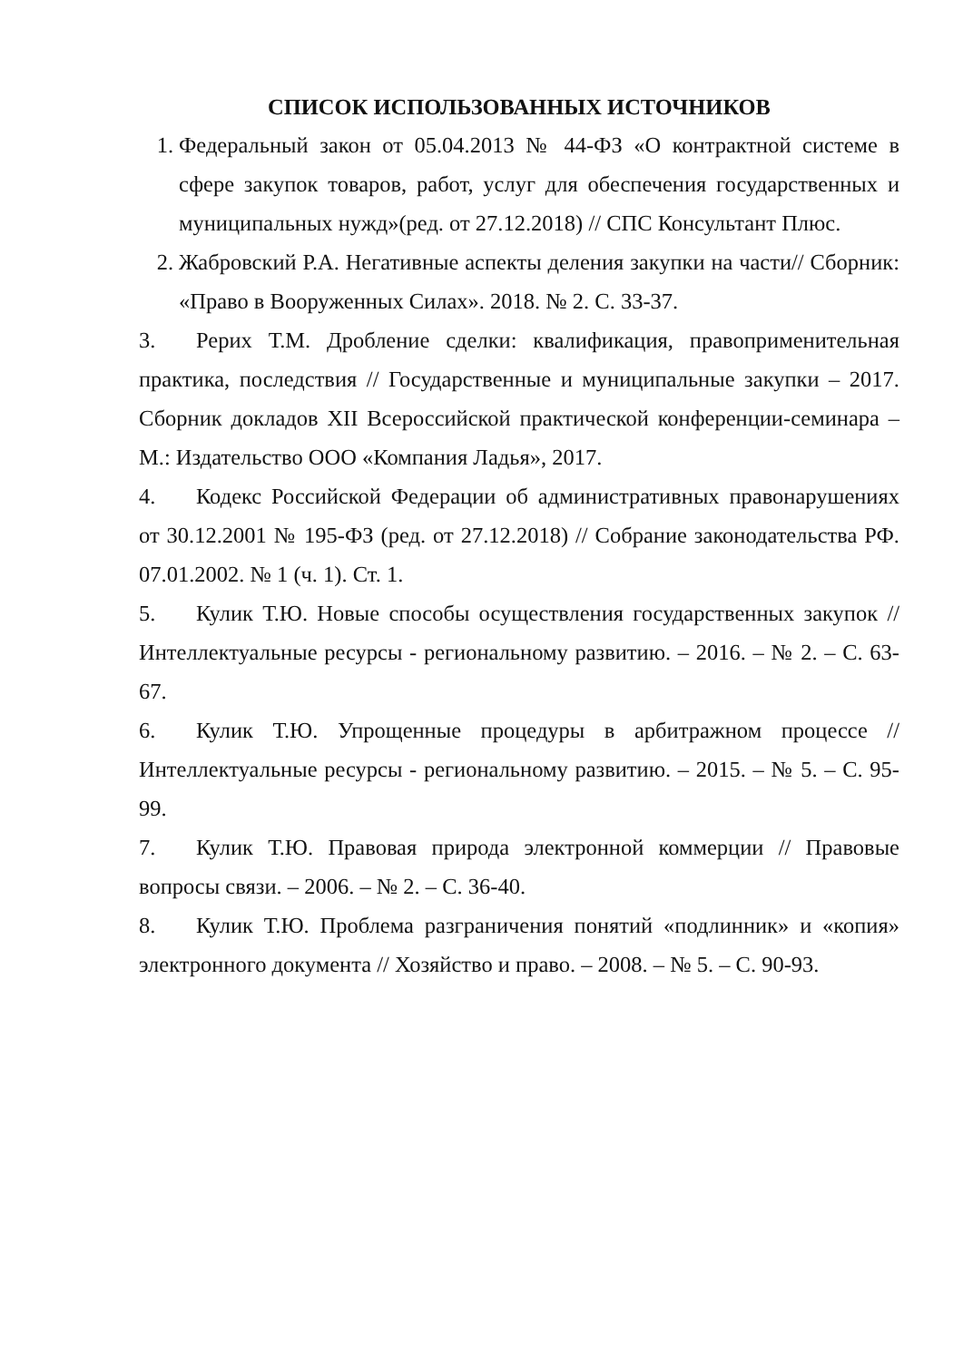СПИСОК ИСПОЛЬЗОВАННЫХ ИСТОЧНИКОВ
1. Федеральный закон от 05.04.2013 № 44-ФЗ «О контрактной системе в сфере закупок товаров, работ, услуг для обеспечения государственных и муниципальных нужд»(ред. от 27.12.2018) // СПС Консультант Плюс.
2. Жабровский Р.А. Негативные аспекты деления закупки на части// Сборник: «Право в Вооруженных Силах». 2018. № 2. С. 33-37.
3. Рерих Т.М. Дробление сделки: квалификация, правоприменительная практика, последствия // Государственные и муниципальные закупки – 2017. Сборник докладов XII Всероссийской практической конференции-семинара – М.: Издательство ООО «Компания Ладья», 2017.
4. Кодекс Российской Федерации об административных правонарушениях от 30.12.2001 № 195-ФЗ (ред. от 27.12.2018) // Собрание законодательства РФ. 07.01.2002. № 1 (ч. 1). Ст. 1.
5. Кулик Т.Ю. Новые способы осуществления государственных закупок // Интеллектуальные ресурсы - региональному развитию. – 2016. – № 2. – С. 63-67.
6. Кулик Т.Ю. Упрощенные процедуры в арбитражном процессе // Интеллектуальные ресурсы - региональному развитию. – 2015. – № 5. – С. 95-99.
7. Кулик Т.Ю. Правовая природа электронной коммерции // Правовые вопросы связи. – 2006. – № 2. – С. 36-40.
8. Кулик Т.Ю. Проблема разграничения понятий «подлинник» и «копия» электронного документа // Хозяйство и право. – 2008. – № 5. – С. 90-93.